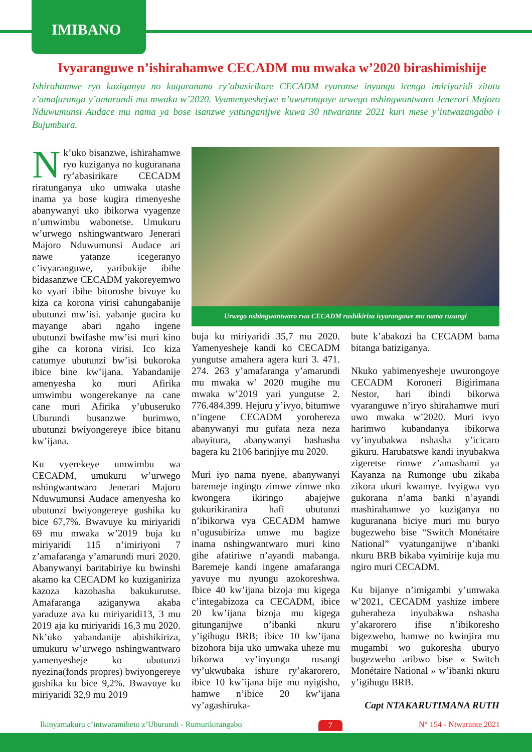IMIBANO
Ivyaranguwe n’ishirahamwe CECADM mu mwaka w’2020 birashimishije
Ishirahamwe ryo kuziganya no kuguranana ry’abasirikare CECADM ryaronse inyungu irenga imiriyaridi zitatu z’amafaranga y’amarundi mu mwaka w’2020. Vyamenyeshejwe n’uwurongoye urwego nshingwantwaro Jenerari Majoro Nduwumunsi Audace mu nama ya bose isanzwe yatunganijwe kuwa 30 ntwarante 2021 kuri mese y’intwazangabo i Bujumbura.
Nk’uko bisanzwe, ishirahamwe ryo kuziganya no kuguranana ry’abasirikare CECADM riratunganya uko umwaka utashe inama ya bose kugira rimenyeshe abanywanyi uko ibikorwa vyagenze n’umwimbu wabonetse. Umukuru w’urwego nshingwantwaro Jenerari Majoro Nduwumunsi Audace ari nawe yatanze icegeranyo c’ivyaranguwe, yaribukije ibihe bidasanzwe CECADM yakoreyemwo ko vyari ibihe bitoroshe bivuye ku kiza ca korona virisi cahungabanije ubutunzi mw’isi. yabanje gucira ku mayange abari ngaho ingene ubutunzi bwifashe mw’isi muri kino gihe ca korona virisi. Ico kiza catumye ubutunzi bw’isi bukoroka ibice bine kw’ijana. Yabandanije amenyesha ko muri Afirika umwimbu wongerekanye na cane cane muri Afirika y’ubuseruko Uburundi busanzwe burimwo, ubutunzi bwiyongereye ibice bitanu kw’ijana.
Ku vyerekeye umwimbu wa CECADM, umukuru w’urwego nshingwantwaro Jenerari Majoro Nduwumunsi Audace amenyesha ko ubutunzi bwiyongereye gushika ku bice 67,7%. Bwavuye ku miriyaridi 69 mu mwaka w’2019 buja ku miriyaridi 115 n’imiriyoni 7 z’amafaranga y’amarundi muri 2020. Abanywanyi baritabiriye ku bwinshi akamo ka CECADM ko kuziganiriza kazoza kazobasha bakukurutse. Amafaranga aziganywa akaba yaraduze ava ku miriyaridi13, 3 mu 2019 aja ku miriyaridi 16,3 mu 2020. Nk’uko yabandanije abishikiriza, umukuru w’urwego nshingwantwaro yamenyesheje ko ubutunzi nyezina(fonds propres) bwiyongereye gushika ku bice 9,2%. Bwavuye ku miriyaridi 32,9 mu 2019
Urwego nshingwantwaro rwa CECADM rushikiriza ivyaranguwe mu nama rusangi
buja ku miriyaridi 35,7 mu 2020. Yamenyesheje kandi ko CECADM yungutse amahera agera kuri 3. 471. 274. 263 y’amafaranga y’amarundi mu mwaka w’ 2020 mugihe mu mwaka w’2019 yari yungutse 2. 776.484.399. Hejuru y’ivyo, bitumwe n’ingene CECADM yorohereza abanywanyi mu gufata neza neza abayitura, abanywanyi bashasha bagera ku 2106 barinjiye mu 2020.
Muri iyo nama nyene, abanywanyi baremeje ingingo zimwe zimwe nko kwongera ikiringo abajejwe gukurikiranira hafi ubutunzi n’ibikorwa vya CECADM hamwe n’ugusubiriza umwe mu bagize inama nshingwantwaro muri kino gihe afatiriwe n’ayandi mabanga. Baremeje kandi ingene amafaranga yavuye mu nyungu azokoreshwa. Ibice 40 kw’ijana bizoja mu kigega c’integabizoza ca CECADM, ibice 20 kw’ijana bizoja mu kigega gitunganijwe n’ibanki nkuru y’igihugu BRB; ibice 10 kw’ijana bizohora bija uko umwaka uheze mu bikorwa vy’inyungu rusangi vy’ukwubaka ishure ry’akarorero, ibice 10 kw’ijana bije mu nyigisho, hamwe n’ibice 20 kw’ijana vy’agashiruka-
bute k’abakozi ba CECADM bama bitanga batiziganya.
Nkuko yabimenyesheje uwurongoye CECADM Koroneri Bigirimana Nestor, hari ibindi bikorwa vyaranguwe n’iryo shirahamwe muri uwo mwaka w’2020. Muri ivyo harimwo kubandanya ibikorwa vy’inyubakwa nshasha y’icicaro gikuru. Harubatswe kandi inyubakwa zigeretse rimwe z’amashami ya Kayanza na Rumonge ubu zikaba zikora ukuri kwamye. Ivyigwa vyo gukorana n’ama banki n’ayandi mashirahamwe yo kuziganya no kuguranana biciye muri mu buryo bugezweho bise “Switch Monétaire National” vyatunganijwe n’ibanki nkuru BRB bikaba vyimirije kuja mu ngiro muri CECADM.
Ku bijanye n’imigambi y’umwaka w’2021, CECADM yashize imbere guheraheza inyubakwa nshasha y’akarorero ifise n’ibikoresho bigezweho, hamwe no kwinjira mu mugambi wo gukoresha uburyo bugezweho aribwo bise « Switch Monétaire National » w’ibanki nkuru y’igihugu BRB.
Capt NTAKARUTIMANA RUTH
Ikinyamakuru c’intwaramiheto z’Uburundi - Rumurikirangabo 7 N° 154 - Ntwarante 2021